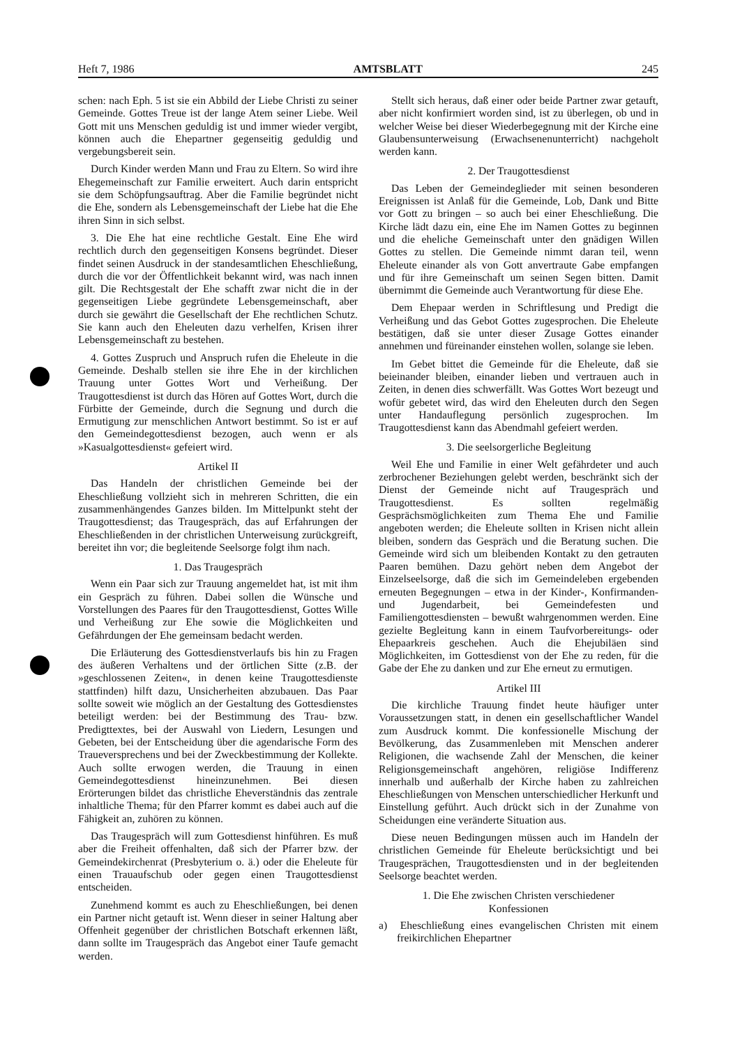Heft 7, 1986 AMTSBLATT 245
schen: nach Eph. 5 ist sie ein Abbild der Liebe Christi zu seiner Gemeinde. Gottes Treue ist der lange Atem seiner Liebe. Weil Gott mit uns Menschen geduldig ist und immer wieder vergibt, können auch die Ehepartner gegenseitig geduldig und vergebungsbereit sein.
Durch Kinder werden Mann und Frau zu Eltern. So wird ihre Ehegemeinschaft zur Familie erweitert. Auch darin entspricht sie dem Schöpfungsauftrag. Aber die Familie begründet nicht die Ehe, sondern als Lebensgemeinschaft der Liebe hat die Ehe ihren Sinn in sich selbst.
3. Die Ehe hat eine rechtliche Gestalt. Eine Ehe wird rechtlich durch den gegenseitigen Konsens begründet. Dieser findet seinen Ausdruck in der standesamtlichen Eheschließung, durch die vor der Öffentlichkeit bekannt wird, was nach innen gilt. Die Rechtsgestalt der Ehe schafft zwar nicht die in der gegenseitigen Liebe gegründete Lebensgemeinschaft, aber durch sie gewährt die Gesellschaft der Ehe rechtlichen Schutz. Sie kann auch den Eheleuten dazu verhelfen, Krisen ihrer Lebensgemeinschaft zu bestehen.
4. Gottes Zuspruch und Anspruch rufen die Eheleute in die Gemeinde. Deshalb stellen sie ihre Ehe in der kirchlichen Trauung unter Gottes Wort und Verheißung. Der Traugottesdienst ist durch das Hören auf Gottes Wort, durch die Fürbitte der Gemeinde, durch die Segnung und durch die Ermutigung zur menschlichen Antwort bestimmt. So ist er auf den Gemeindegottesdienst bezogen, auch wenn er als »Kasualgottesdienst« gefeiert wird.
Artikel II
Das Handeln der christlichen Gemeinde bei der Eheschließung vollzieht sich in mehreren Schritten, die ein zusammenhängendes Ganzes bilden. Im Mittelpunkt steht der Traugottesdienst; das Traugespräch, das auf Erfahrungen der Eheschließenden in der christlichen Unterweisung zurückgreift, bereitet ihn vor; die begleitende Seelsorge folgt ihm nach.
1. Das Traugespräch
Wenn ein Paar sich zur Trauung angemeldet hat, ist mit ihm ein Gespräch zu führen. Dabei sollen die Wünsche und Vorstellungen des Paares für den Traugottesdienst, Gottes Wille und Verheißung zur Ehe sowie die Möglichkeiten und Gefährdungen der Ehe gemeinsam bedacht werden.
Die Erläuterung des Gottesdienstverlaufs bis hin zu Fragen des äußeren Verhaltens und der örtlichen Sitte (z.B. der »geschlossenen Zeiten«, in denen keine Traugottesdienste stattfinden) hilft dazu, Unsicherheiten abzubauen. Das Paar sollte soweit wie möglich an der Gestaltung des Gottesdienstes beteiligt werden: bei der Bestimmung des Trau- bzw. Predigttextes, bei der Auswahl von Liedern, Lesungen und Gebeten, bei der Entscheidung über die agendarische Form des Traueversprechens und bei der Zweckbestimmung der Kollekte. Auch sollte erwogen werden, die Trauung in einen Gemeindegottesdienst hineinzunehmen. Bei diesen Erörterungen bildet das christliche Eheverständnis das zentrale inhaltliche Thema; für den Pfarrer kommt es dabei auch auf die Fähigkeit an, zuhören zu können.
Das Traugespräch will zum Gottesdienst hinführen. Es muß aber die Freiheit offenhalten, daß sich der Pfarrer bzw. der Gemeindekirchenrat (Presbyterium o. ä.) oder die Eheleute für einen Trauaufschub oder gegen einen Traugottesdienst entscheiden.
Zunehmend kommt es auch zu Eheschließungen, bei denen ein Partner nicht getauft ist. Wenn dieser in seiner Haltung aber Offenheit gegenüber der christlichen Botschaft erkennen läßt, dann sollte im Traugespräch das Angebot einer Taufe gemacht werden.
Stellt sich heraus, daß einer oder beide Partner zwar getauft, aber nicht konfirmiert worden sind, ist zu überlegen, ob und in welcher Weise bei dieser Wiederbegegnung mit der Kirche eine Glaubensunterweisung (Erwachsenenunterricht) nachgeholt werden kann.
2. Der Traugottesdienst
Das Leben der Gemeindeglieder mit seinen besonderen Ereignissen ist Anlaß für die Gemeinde, Lob, Dank und Bitte vor Gott zu bringen – so auch bei einer Eheschließung. Die Kirche lädt dazu ein, eine Ehe im Namen Gottes zu beginnen und die eheliche Gemeinschaft unter den gnädigen Willen Gottes zu stellen. Die Gemeinde nimmt daran teil, wenn Eheleute einander als von Gott anvertraute Gabe empfangen und für ihre Gemeinschaft um seinen Segen bitten. Damit übernimmt die Gemeinde auch Verantwortung für diese Ehe.
Dem Ehepaar werden in Schriftlesung und Predigt die Verheißung und das Gebot Gottes zugesprochen. Die Eheleute bestätigen, daß sie unter dieser Zusage Gottes einander annehmen und füreinander einstehen wollen, solange sie leben.
Im Gebet bittet die Gemeinde für die Eheleute, daß sie beieinander bleiben, einander lieben und vertrauen auch in Zeiten, in denen dies schwerfällt. Was Gottes Wort bezeugt und wofür gebetet wird, das wird den Eheleuten durch den Segen unter Handauflegung persönlich zugesprochen. Im Traugottesdienst kann das Abendmahl gefeiert werden.
3. Die seelsorgerliche Begleitung
Weil Ehe und Familie in einer Welt gefährdeter und auch zerbrochener Beziehungen gelebt werden, beschränkt sich der Dienst der Gemeinde nicht auf Traugespräch und Traugottesdienst. Es sollten regelmäßig Gesprächsmöglichkeiten zum Thema Ehe und Familie angeboten werden; die Eheleute sollten in Krisen nicht allein bleiben, sondern das Gespräch und die Beratung suchen. Die Gemeinde wird sich um bleibenden Kontakt zu den getrauten Paaren bemühen. Dazu gehört neben dem Angebot der Einzelseelsorge, daß die sich im Gemeindeleben ergebenden erneuten Begegnungen – etwa in der Kinder-, Konfirmanden- und Jugendarbeit, bei Gemeindefesten und Familiengottesdiensten – bewußt wahrgenommen werden. Eine gezielte Begleitung kann in einem Taufvorbereitungs- oder Ehepaarkreis geschehen. Auch die Ehejubiläen sind Möglichkeiten, im Gottesdienst von der Ehe zu reden, für die Gabe der Ehe zu danken und zur Ehe erneut zu ermutigen.
Artikel III
Die kirchliche Trauung findet heute häufiger unter Voraussetzungen statt, in denen ein gesellschaftlicher Wandel zum Ausdruck kommt. Die konfessionelle Mischung der Bevölkerung, das Zusammenleben mit Menschen anderer Religionen, die wachsende Zahl der Menschen, die keiner Religionsgemeinschaft angehören, religiöse Indifferenz innerhalb und außerhalb der Kirche haben zu zahlreichen Eheschließungen von Menschen unterschiedlicher Herkunft und Einstellung geführt. Auch drückt sich in der Zunahme von Scheidungen eine veränderte Situation aus.
Diese neuen Bedingungen müssen auch im Handeln der christlichen Gemeinde für Eheleute berücksichtigt und bei Traugesprächen, Traugottesdiensten und in der begleitenden Seelsorge beachtet werden.
1. Die Ehe zwischen Christen verschiedener
Konfessionen
a) Eheschließung eines evangelischen Christen mit einem freikirchlichen Ehepartner